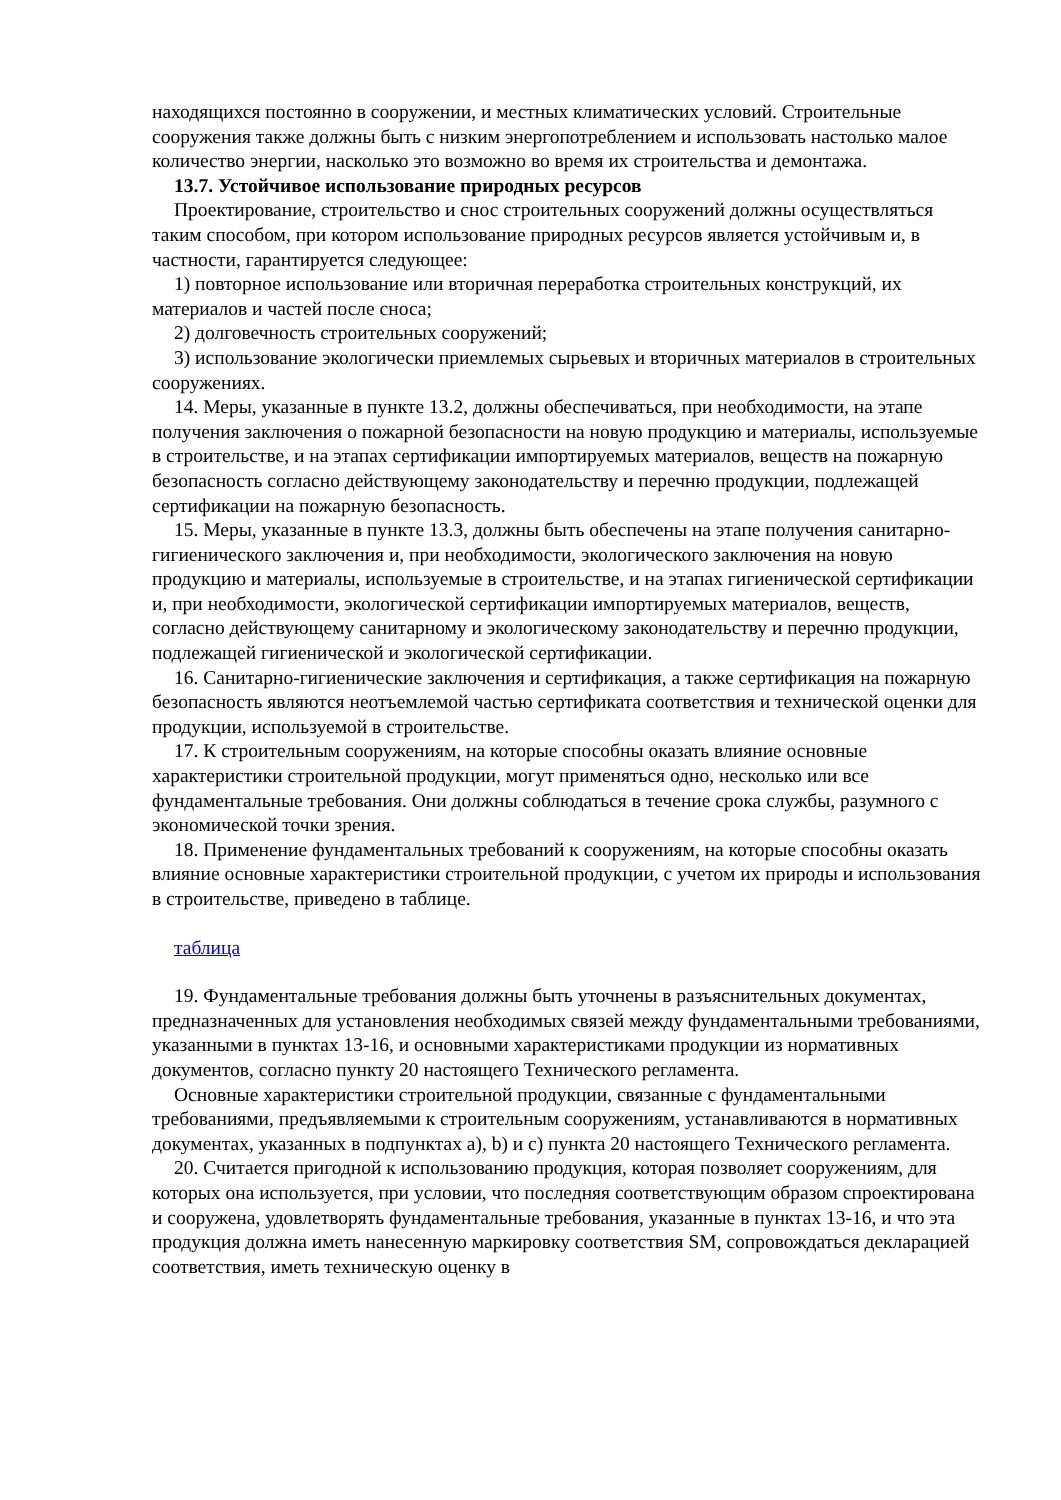находящихся постоянно в сооружении, и местных климатических условий. Строительные сооружения также должны быть с низким энергопотреблением и использовать настолько малое количество энергии, насколько это возможно во время их строительства и демонтажа.
13.7. Устойчивое использование природных ресурсов
Проектирование, строительство и снос строительных сооружений должны осуществляться таким способом, при котором использование природных ресурсов является устойчивым и, в частности, гарантируется следующее:
1) повторное использование или вторичная переработка строительных конструкций, их материалов и частей после сноса;
2) долговечность строительных сооружений;
3) использование экологически приемлемых сырьевых и вторичных материалов в строительных сооружениях.
14. Меры, указанные в пункте 13.2, должны обеспечиваться, при необходимости, на этапе получения заключения о пожарной безопасности на новую продукцию и материалы, используемые в строительстве, и на этапах сертификации импортируемых материалов, веществ на пожарную безопасность согласно действующему законодательству и перечню продукции, подлежащей сертификации на пожарную безопасность.
15. Меры, указанные в пункте 13.3, должны быть обеспечены на этапе получения санитарно-гигиенического заключения и, при необходимости, экологического заключения на новую продукцию и материалы, используемые в строительстве, и на этапах гигиенической сертификации и, при необходимости, экологической сертификации импортируемых материалов, веществ, согласно действующему санитарному и экологическому законодательству и перечню продукции, подлежащей гигиенической и экологической сертификации.
16. Санитарно-гигиенические заключения и сертификация, а также сертификация на пожарную безопасность являются неотъемлемой частью сертификата соответствия и технической оценки для продукции, используемой в строительстве.
17. К строительным сооружениям, на которые способны оказать влияние основные характеристики строительной продукции, могут применяться одно, несколько или все фундаментальные требования. Они должны соблюдаться в течение срока службы, разумного с экономической точки зрения.
18. Применение фундаментальных требований к сооружениям, на которые способны оказать влияние основные характеристики строительной продукции, с учетом их природы и использования в строительстве, приведено в таблице.
таблица
19. Фундаментальные требования должны быть уточнены в разъяснительных документах, предназначенных для установления необходимых связей между фундаментальными требованиями, указанными в пунктах 13-16, и основными характеристиками продукции из нормативных документов, согласно пункту 20 настоящего Технического регламента.
Основные характеристики строительной продукции, связанные с фундаментальными требованиями, предъявляемыми к строительным сооружениям, устанавливаются в нормативных документах, указанных в подпунктах a), b) и c) пункта 20 настоящего Технического регламента.
20. Считается пригодной к использованию продукция, которая позволяет сооружениям, для которых она используется, при условии, что последняя соответствующим образом спроектирована и сооружена, удовлетворять фундаментальные требования, указанные в пунктах 13-16, и что эта продукция должна иметь нанесенную маркировку соответствия SM, сопровождаться декларацией соответствия, иметь техническую оценку в